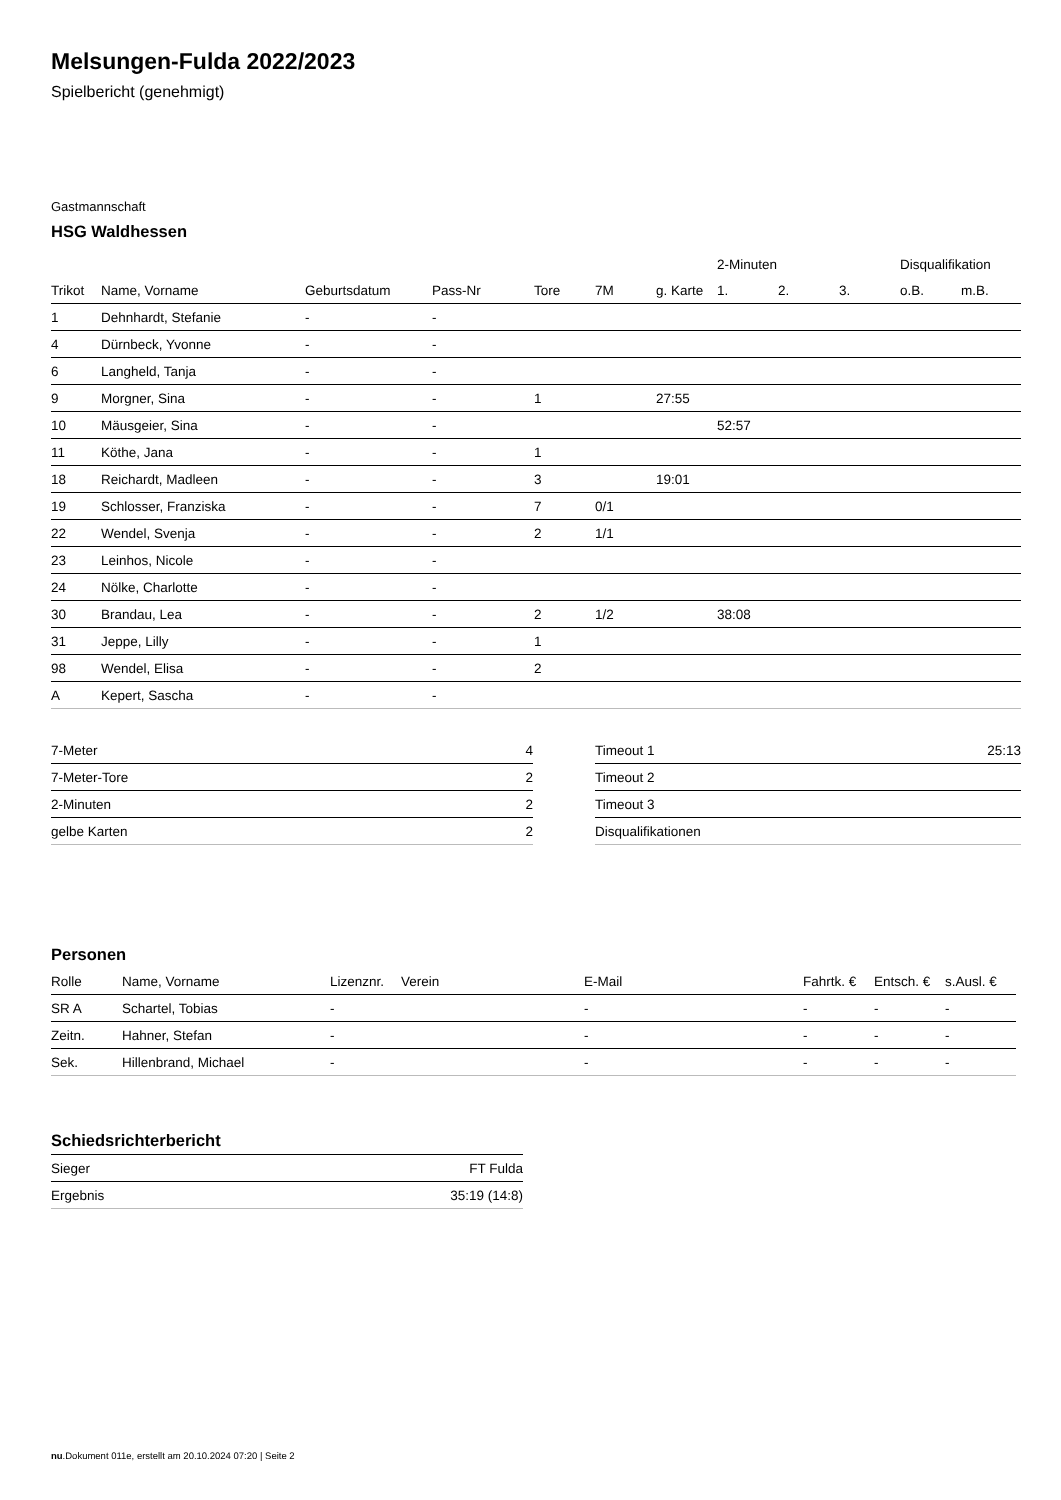Melsungen-Fulda 2022/2023
Spielbericht (genehmigt)
Gastmannschaft
HSG Waldhessen
| | | | | | | | 2-Minuten | | | Disqualifikation | |
| --- | --- | --- | --- | --- | --- | --- | --- | --- | --- | --- | --- |
| Trikot | Name, Vorname | Geburtsdatum | Pass-Nr | Tore | 7M | g. Karte | 1. | 2. | 3. | o.B. | m.B. |
| 1 | Dehnhardt, Stefanie | - | - | | | | | | | | |
| 4 | Dürnbeck, Yvonne | - | - | | | | | | | | |
| 6 | Langheld, Tanja | - | - | | | | | | | | |
| 9 | Morgner, Sina | - | - | 1 | | 27:55 | | | | | |
| 10 | Mäusgeier, Sina | - | - | | | | 52:57 | | | | |
| 11 | Köthe, Jana | - | - | 1 | | | | | | | |
| 18 | Reichardt, Madleen | - | - | 3 | | 19:01 | | | | | |
| 19 | Schlosser, Franziska | - | - | 7 | 0/1 | | | | | | |
| 22 | Wendel, Svenja | - | - | 2 | 1/1 | | | | | | |
| 23 | Leinhos, Nicole | - | - | | | | | | | | |
| 24 | Nölke, Charlotte | - | - | | | | | | | | |
| 30 | Brandau, Lea | - | - | 2 | 1/2 | | 38:08 | | | | |
| 31 | Jeppe, Lilly | - | - | 1 | | | | | | | |
| 98 | Wendel, Elisa | - | - | 2 | | | | | | | |
| A | Kepert, Sascha | - | - | | | | | | | | |
| 7-Meter | 4 |
| 7-Meter-Tore | 2 |
| 2-Minuten | 2 |
| gelbe Karten | 2 |
| Timeout 1 | 25:13 |
| Timeout 2 | |
| Timeout 3 | |
| Disqualifikationen | |
Personen
| Rolle | Name, Vorname | Lizenznr. | Verein | E-Mail | Fahrtk. € | Entsch. € | s.Ausl. € |
| --- | --- | --- | --- | --- | --- | --- | --- |
| SR A | Schartel, Tobias | - | | - | - | - | - |
| Zeitn. | Hahner, Stefan | - | | - | - | - | - |
| Sek. | Hillenbrand, Michael | - | | - | - | - | - |
Schiedsrichterbericht
| Sieger | FT Fulda |
| Ergebnis | 35:19 (14:8) |
nu.Dokument 011e, erstellt am 20.10.2024 07:20 | Seite 2